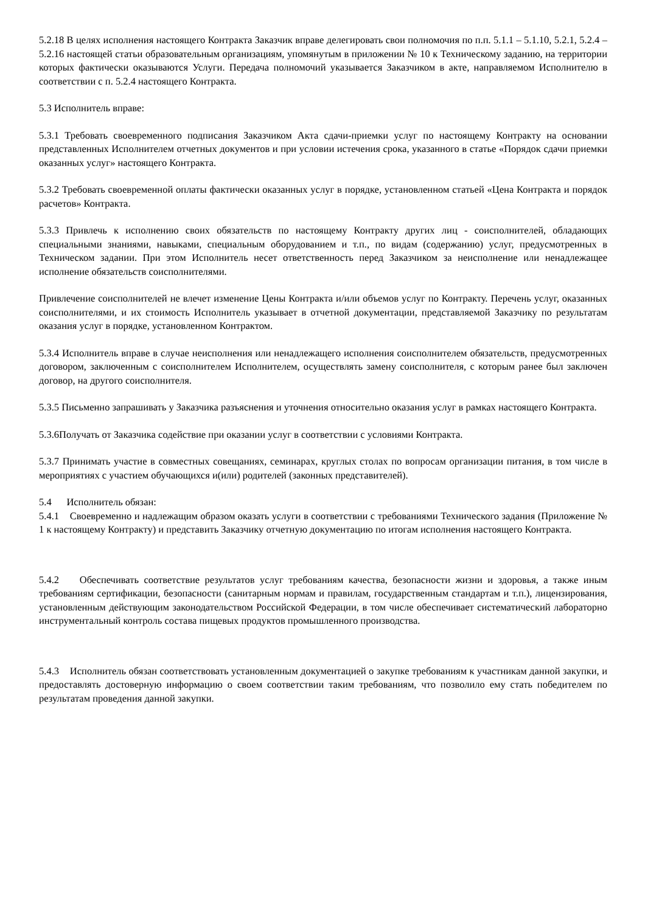5.2.18 В целях исполнения настоящего Контракта Заказчик вправе делегировать свои полномочия по п.п. 5.1.1 – 5.1.10, 5.2.1, 5.2.4 – 5.2.16 настоящей статьи образовательным организациям, упомянутым в приложении № 10 к Техническому заданию, на территории которых фактически оказываются Услуги. Передача полномочий указывается Заказчиком в акте, направляемом Исполнителю в соответствии с п. 5.2.4 настоящего Контракта.
5.3 Исполнитель вправе:
5.3.1 Требовать своевременного подписания Заказчиком Акта сдачи-приемки услуг по настоящему Контракту на основании представленных Исполнителем отчетных документов и при условии истечения срока, указанного в статье «Порядок сдачи приемки оказанных услуг» настоящего Контракта.
5.3.2 Требовать своевременной оплаты фактически оказанных услуг в порядке, установленном статьей «Цена Контракта и порядок расчетов» Контракта.
5.3.3 Привлечь к исполнению своих обязательств по настоящему Контракту других лиц - соисполнителей, обладающих специальными знаниями, навыками, специальным оборудованием и т.п., по видам (содержанию) услуг, предусмотренных в Техническом задании. При этом Исполнитель несет ответственность перед Заказчиком за неисполнение или ненадлежащее исполнение обязательств соисполнителями.
Привлечение соисполнителей не влечет изменение Цены Контракта и/или объемов услуг по Контракту. Перечень услуг, оказанных соисполнителями, и их стоимость Исполнитель указывает в отчетной документации, представляемой Заказчику по результатам оказания услуг в порядке, установленном Контрактом.
5.3.4 Исполнитель вправе в случае неисполнения или ненадлежащего исполнения соисполнителем обязательств, предусмотренных договором, заключенным с соисполнителем Исполнителем, осуществлять замену соисполнителя, с которым ранее был заключен договор, на другого соисполнителя.
5.3.5 Письменно запрашивать у Заказчика разъяснения и уточнения относительно оказания услуг в рамках настоящего Контракта.
5.3.6Получать от Заказчика содействие при оказании услуг в соответствии с условиями Контракта.
5.3.7 Принимать участие в совместных совещаниях, семинарах, круглых столах по вопросам организации питания, в том числе в мероприятиях с участием обучающихся и(или) родителей (законных представителей).
5.4 Исполнитель обязан:
5.4.1 Своевременно и надлежащим образом оказать услуги в соответствии с требованиями Технического задания (Приложение № 1 к настоящему Контракту) и представить Заказчику отчетную документацию по итогам исполнения настоящего Контракта.
5.4.2 Обеспечивать соответствие результатов услуг требованиям качества, безопасности жизни и здоровья, а также иным требованиям сертификации, безопасности (санитарным нормам и правилам, государственным стандартам и т.п.), лицензирования, установленным действующим законодательством Российской Федерации, в том числе обеспечивает систематический лабораторно инструментальный контроль состава пищевых продуктов промышленного производства.
5.4.3 Исполнитель обязан соответствовать установленным документацией о закупке требованиям к участникам данной закупки, и предоставлять достоверную информацию о своем соответствии таким требованиям, что позволило ему стать победителем по результатам проведения данной закупки.